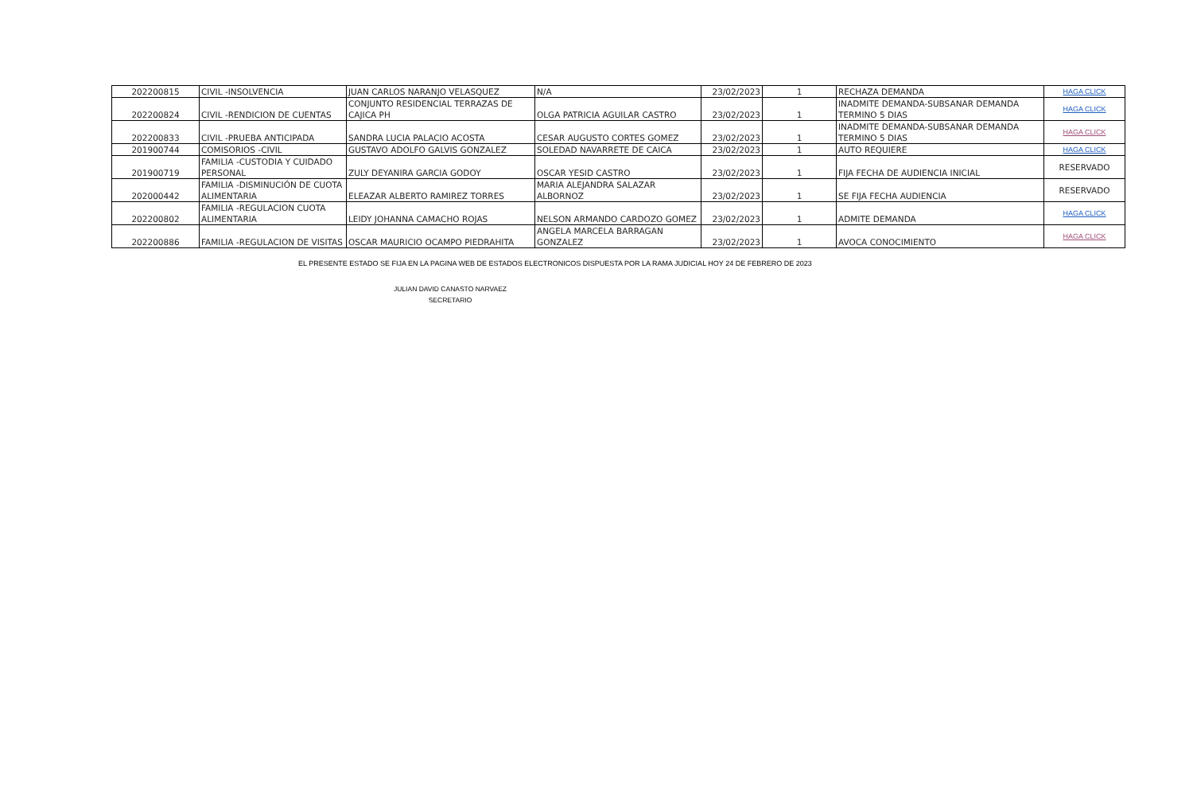| 202200815 | CIVIL -INSOLVENCIA | JUAN CARLOS NARANJO VELASQUEZ | N/A | 23/02/2023 | 1 | RECHAZA DEMANDA | HAGA CLICK |
| 202200824 | CIVIL -RENDICION DE CUENTAS | CONJUNTO RESIDENCIAL TERRAZAS DE CAJICA PH | OLGA PATRICIA AGUILAR CASTRO | 23/02/2023 | 1 | INADMITE DEMANDA-SUBSANAR DEMANDA TERMINO 5 DIAS | HAGA CLICK |
| 202200833 | CIVIL -PRUEBA ANTICIPADA | SANDRA LUCIA PALACIO ACOSTA | CESAR AUGUSTO CORTES GOMEZ | 23/02/2023 | 1 | INADMITE DEMANDA-SUBSANAR DEMANDA TERMINO 5 DIAS | HAGA CLICK |
| 201900744 | COMISORIOS -CIVIL | GUSTAVO ADOLFO GALVIS GONZALEZ | SOLEDAD NAVARRETE DE CAICA | 23/02/2023 | 1 | AUTO REQUIERE | HAGA CLICK |
| 201900719 | FAMILIA -CUSTODIA Y CUIDADO PERSONAL | ZULY DEYANIRA GARCIA GODOY | OSCAR YESID CASTRO | 23/02/2023 | 1 | FIJA FECHA DE AUDIENCIA INICIAL | RESERVADO |
| 202000442 | FAMILIA -DISMINUCIÓN DE CUOTA ALIMENTARIA | ELEAZAR ALBERTO RAMIREZ TORRES | MARIA ALEJANDRA SALAZAR ALBORNOZ | 23/02/2023 | 1 | SE FIJA FECHA AUDIENCIA | RESERVADO |
| 202200802 | FAMILIA -REGULACION CUOTA ALIMENTARIA | LEIDY JOHANNA CAMACHO ROJAS | NELSON ARMANDO CARDOZO GOMEZ | 23/02/2023 | 1 | ADMITE DEMANDA | HAGA CLICK |
| 202200886 | FAMILIA -REGULACION DE VISITAS | OSCAR MAURICIO OCAMPO PIEDRAHITA | ANGELA MARCELA BARRAGAN GONZALEZ | 23/02/2023 | 1 | AVOCA CONOCIMIENTO | HAGA CLICK |
EL PRESENTE ESTADO SE FIJA EN LA PAGINA WEB DE ESTADOS ELECTRONICOS DISPUESTA POR LA RAMA JUDICIAL HOY 24 DE FEBRERO DE 2023
JULIAN DAVID CANASTO NARVAEZ
SECRETARIO